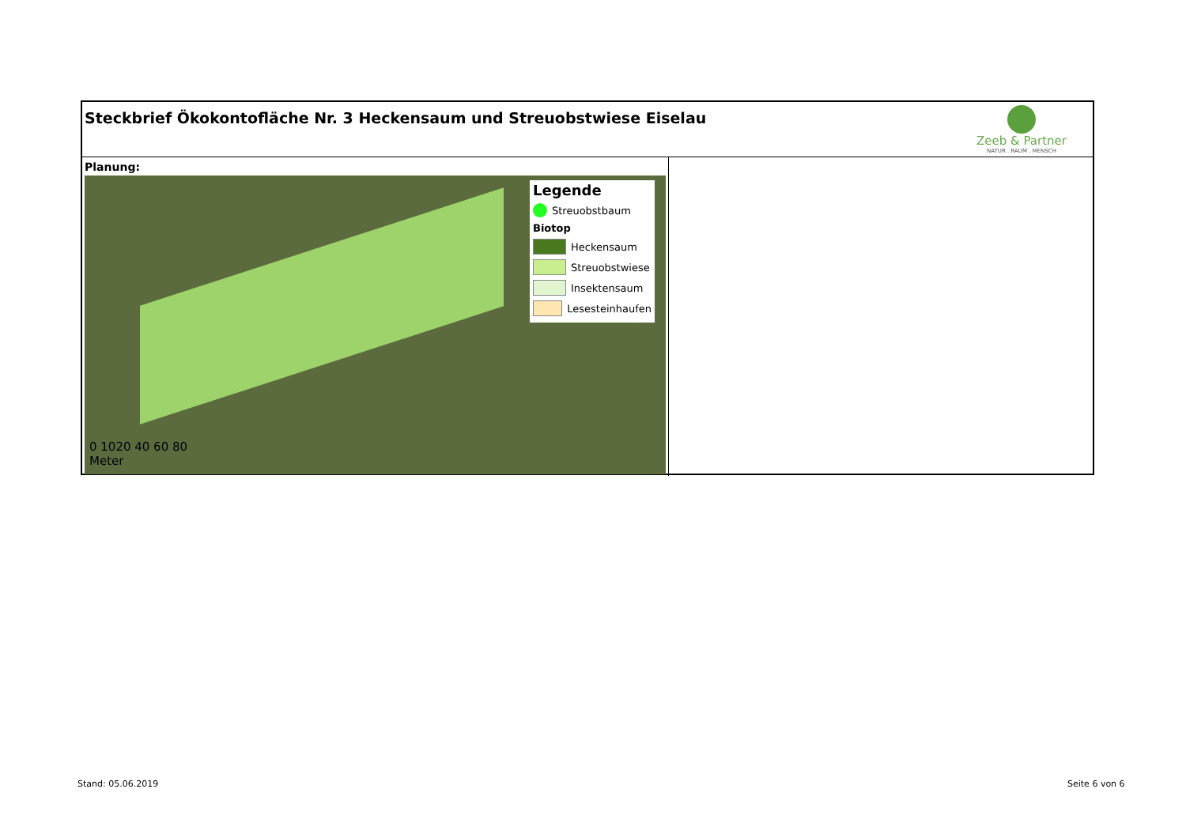Steckbrief Ökokontofläche Nr. 3 Heckensaum und Streuobstwiese Eiselau
Zeeb & Partner
NATUR . RAUM . MENSCH
Planung:
Legende
Streuobstbaum
Biotop
Heckensaum
Streuobstwiese
Insektensaum
Lesesteinhaufen
0 1020 40 60 80
Meter
Stand: 05.06.2019 Seite 6 von 6